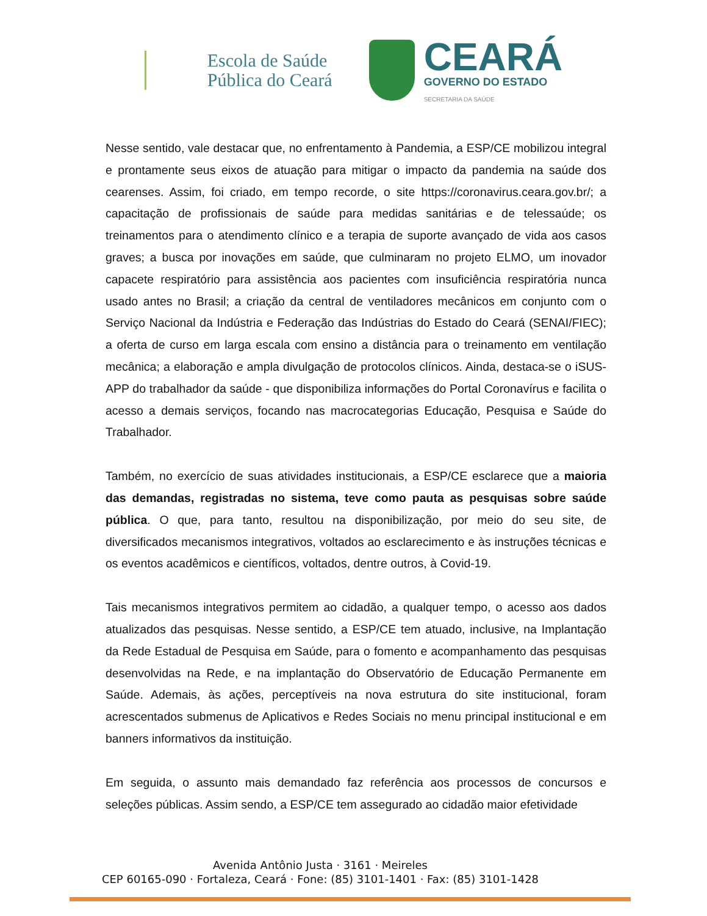Escola de Saúde
Pública do Ceará
CEARÁ
GOVERNO DO ESTADO
SECRETARIA DA SAÚDE
Nesse sentido, vale destacar que, no enfrentamento à Pandemia, a ESP/CE mobilizou integral e prontamente seus eixos de atuação para mitigar o impacto da pandemia na saúde dos cearenses. Assim, foi criado, em tempo recorde, o site https://coronavirus.ceara.gov.br/; a capacitação de profissionais de saúde para medidas sanitárias e de telessaúde; os treinamentos para o atendimento clínico e a terapia de suporte avançado de vida aos casos graves; a busca por inovações em saúde, que culminaram no projeto ELMO, um inovador capacete respiratório para assistência aos pacientes com insuficiência respiratória nunca usado antes no Brasil; a criação da central de ventiladores mecânicos em conjunto com o Serviço Nacional da Indústria e Federação das Indústrias do Estado do Ceará (SENAI/FIEC); a oferta de curso em larga escala com ensino a distância para o treinamento em ventilação mecânica; a elaboração e ampla divulgação de protocolos clínicos. Ainda, destaca-se o iSUS-APP do trabalhador da saúde - que disponibiliza informações do Portal Coronavírus e facilita o acesso a demais serviços, focando nas macrocategorias Educação, Pesquisa e Saúde do Trabalhador.
Também, no exercício de suas atividades institucionais, a ESP/CE esclarece que a maioria das demandas, registradas no sistema, teve como pauta as pesquisas sobre saúde pública. O que, para tanto, resultou na disponibilização, por meio do seu site, de diversificados mecanismos integrativos, voltados ao esclarecimento e às instruções técnicas e os eventos acadêmicos e científicos, voltados, dentre outros, à Covid-19.
Tais mecanismos integrativos permitem ao cidadão, a qualquer tempo, o acesso aos dados atualizados das pesquisas. Nesse sentido, a ESP/CE tem atuado, inclusive, na Implantação da Rede Estadual de Pesquisa em Saúde, para o fomento e acompanhamento das pesquisas desenvolvidas na Rede, e na implantação do Observatório de Educação Permanente em Saúde. Ademais, às ações, perceptíveis na nova estrutura do site institucional, foram acrescentados submenus de Aplicativos e Redes Sociais no menu principal institucional e em banners informativos da instituição.
Em seguida, o assunto mais demandado faz referência aos processos de concursos e seleções públicas. Assim sendo, a ESP/CE tem assegurado ao cidadão maior efetividade
Avenida Antônio Justa · 3161 · Meireles
CEP 60165-090 · Fortaleza, Ceará · Fone: (85) 3101-1401 · Fax: (85) 3101-1428